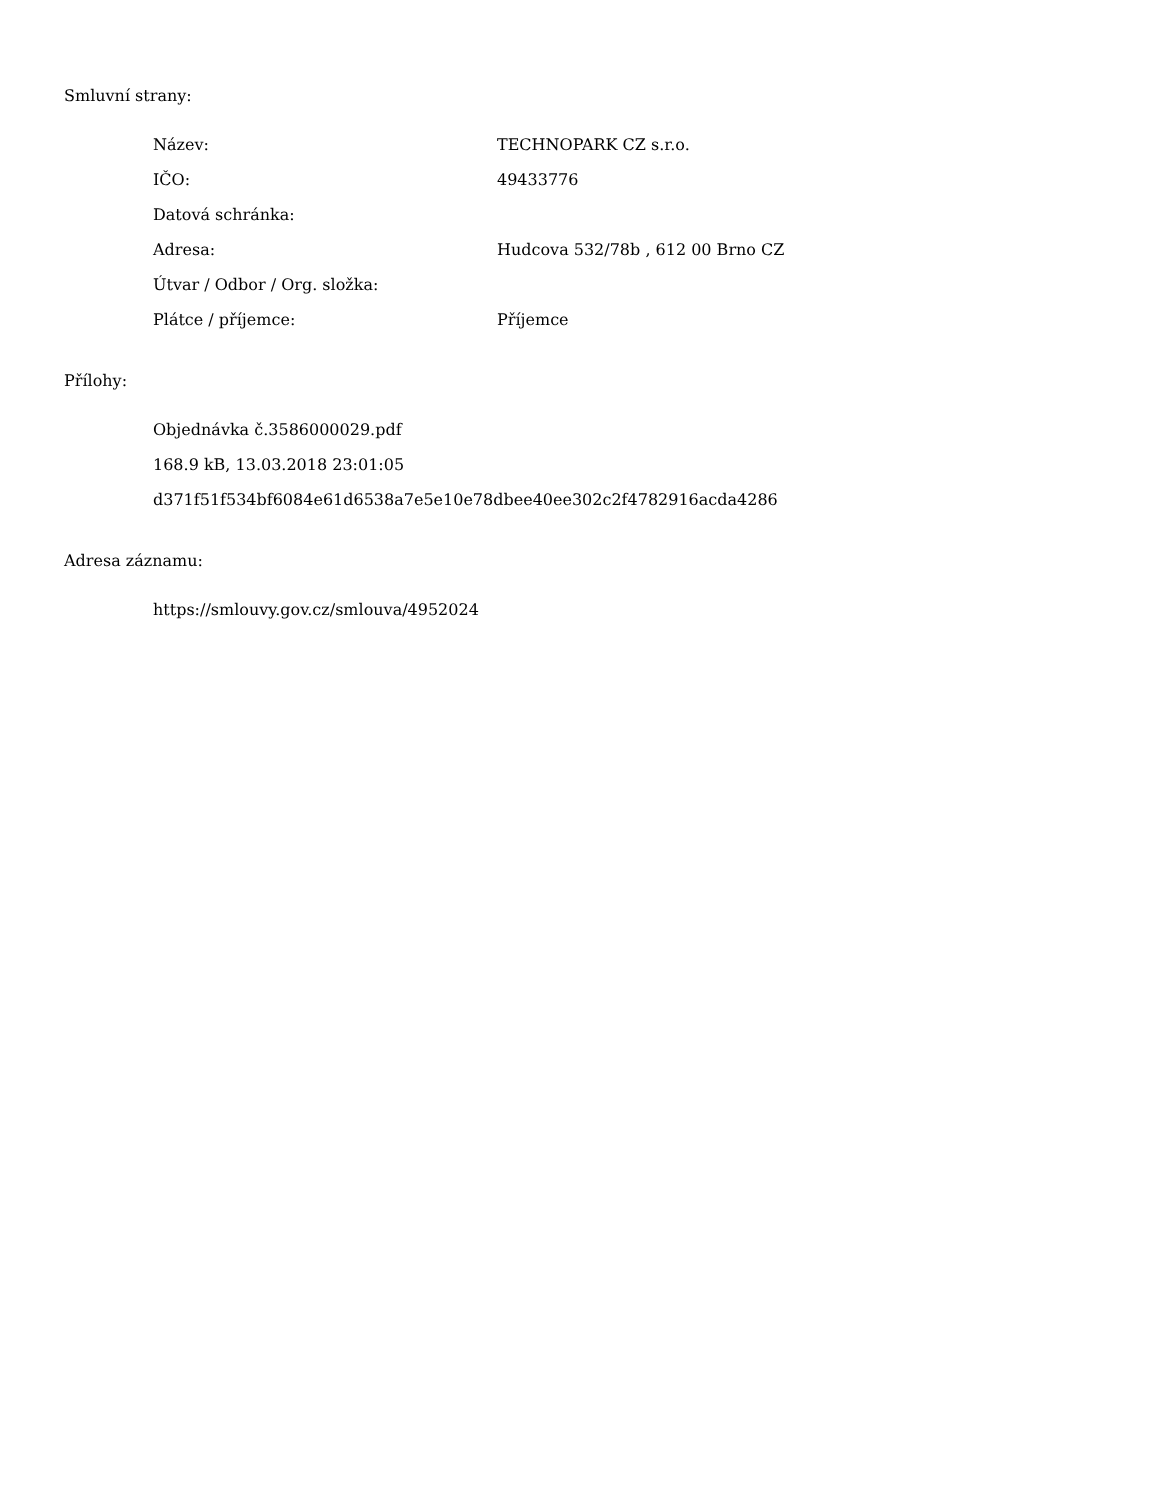Smluvní strany:
Název: TECHNOPARK CZ s.r.o.
IČO: 49433776
Datová schránka:
Adresa: Hudcova 532/78b , 612 00 Brno CZ
Útvar / Odbor / Org. složka:
Plátce / příjemce: Příjemce
Přílohy:
Objednávka č.3586000029.pdf
168.9 kB, 13.03.2018 23:01:05
d371f51f534bf6084e61d6538a7e5e10e78dbee40ee302c2f4782916acda4286
Adresa záznamu:
https://smlouvy.gov.cz/smlouva/4952024